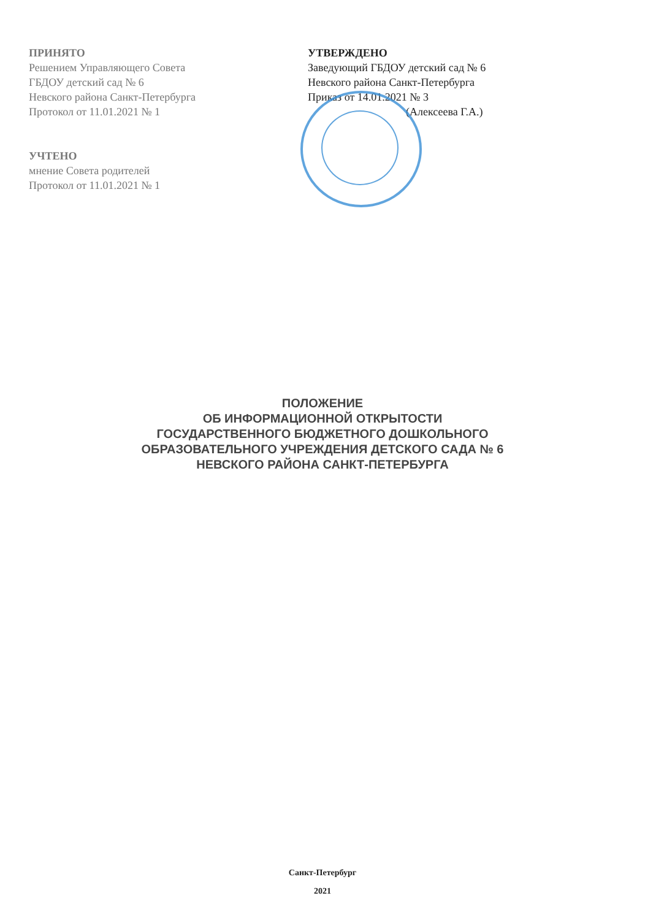ПРИНЯТО
Решением Управляющего Совета
ГБДОУ детский сад № 6
Невского района Санкт-Петербурга
Протокол от 11.01.2021 № 1
УЧТЕНО
мнение Совета родителей
Протокол от 11.01.2021 № 1
УТВЕРЖДЕНО
Заведующий ГБДОУ детский сад № 6
Невского района Санкт-Петербурга
Приказ от 14.01.2021 № 3
(Алексеева Г.А.)
ПОЛОЖЕНИЕ
ОБ ИНФОРМАЦИОННОЙ ОТКРЫТОСТИ
ГОСУДАРСТВЕННОГО БЮДЖЕТНОГО ДОШКОЛЬНОГО
ОБРАЗОВАТЕЛЬНОГО УЧРЕЖДЕНИЯ ДЕТСКОГО САДА № 6
НЕВСКОГО РАЙОНА САНКТ-ПЕТЕРБУРГА
Санкт-Петербург
2021